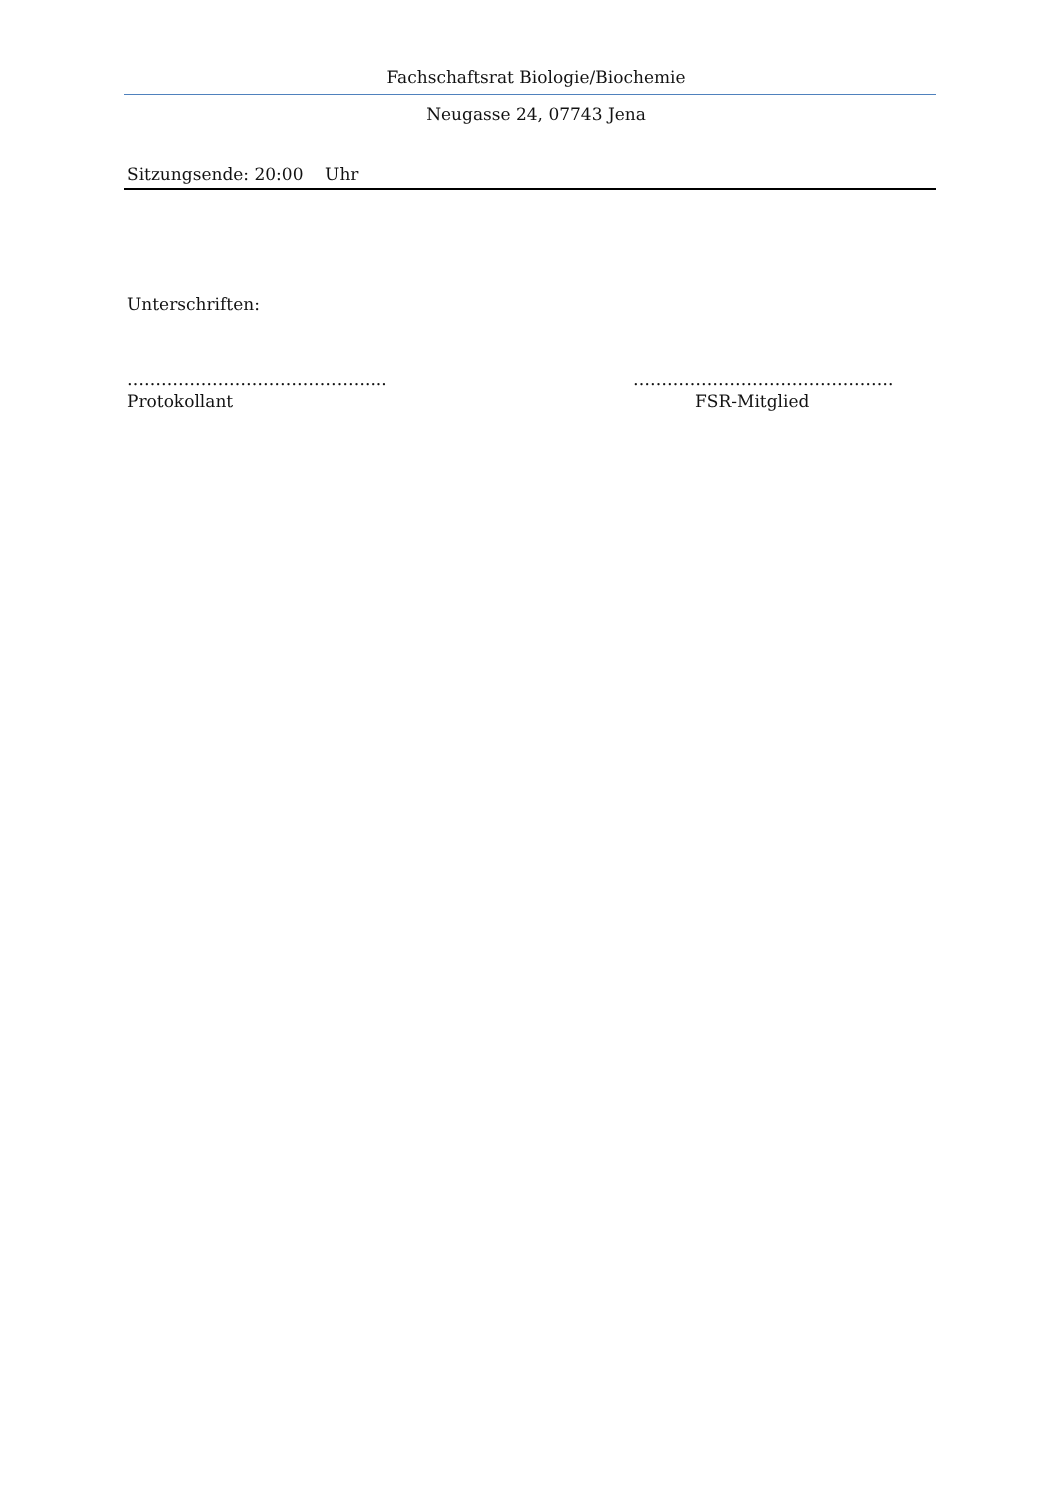Fachschaftsrat Biologie/Biochemie
Neugasse 24, 07743 Jena
Sitzungsende: 20:00 Uhr
Unterschriften:
……………………………………....
Protokollant
……………………………………….
FSR-Mitglied